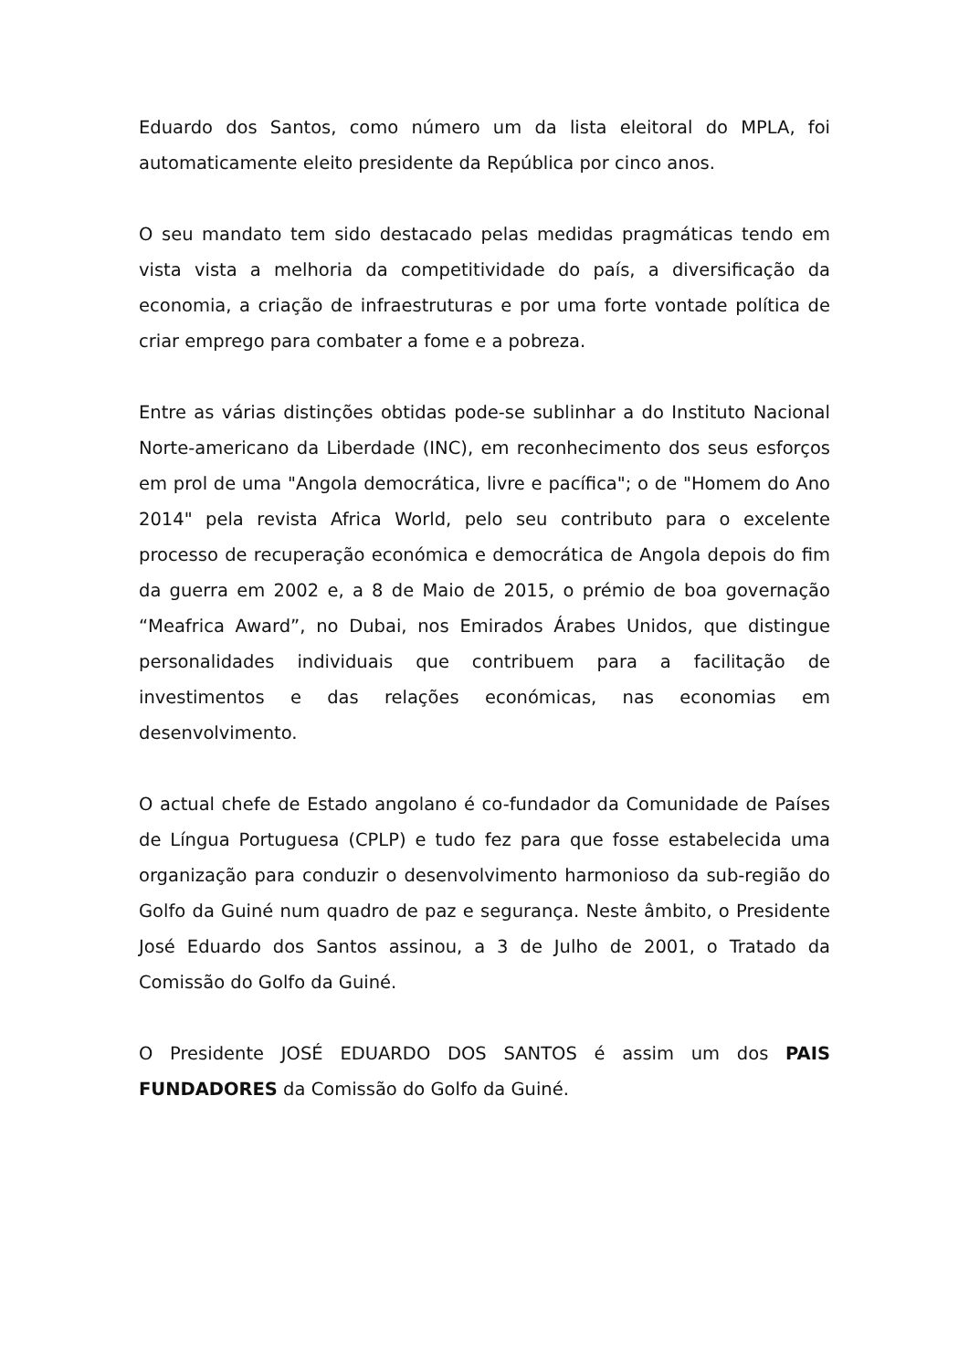Eduardo dos Santos, como número um da lista eleitoral do MPLA, foi automaticamente eleito presidente da República por cinco anos.
O seu mandato tem sido destacado pelas medidas pragmáticas tendo em vista vista a melhoria da competitividade do país, a diversificação da economia, a criação de infraestruturas e por uma forte vontade política de criar emprego para combater a fome e a pobreza.
Entre as várias distinções obtidas pode-se sublinhar a do Instituto Nacional Norte-americano da Liberdade (INC), em reconhecimento dos seus esforços em prol de uma "Angola democrática, livre e pacífica"; o de "Homem do Ano 2014" pela revista Africa World, pelo seu contributo para o excelente processo de recuperação económica e democrática de Angola depois do fim da guerra em 2002 e, a 8 de Maio de 2015, o prémio de boa governação “Meafrica Award”, no Dubai, nos Emirados Árabes Unidos, que distingue personalidades individuais que contribuem para a facilitação de investimentos e das relações económicas, nas economias em desenvolvimento.
O actual chefe de Estado angolano é co-fundador da Comunidade de Países de Língua Portuguesa (CPLP) e tudo fez para que fosse estabelecida uma organização para conduzir o desenvolvimento harmonioso da sub-região do Golfo da Guiné num quadro de paz e segurança. Neste âmbito, o Presidente José Eduardo dos Santos assinou, a 3 de Julho de 2001, o Tratado da Comissão do Golfo da Guiné.
O Presidente JOSÉ EDUARDO DOS SANTOS é assim um dos PAIS FUNDADORES da Comissão do Golfo da Guiné.